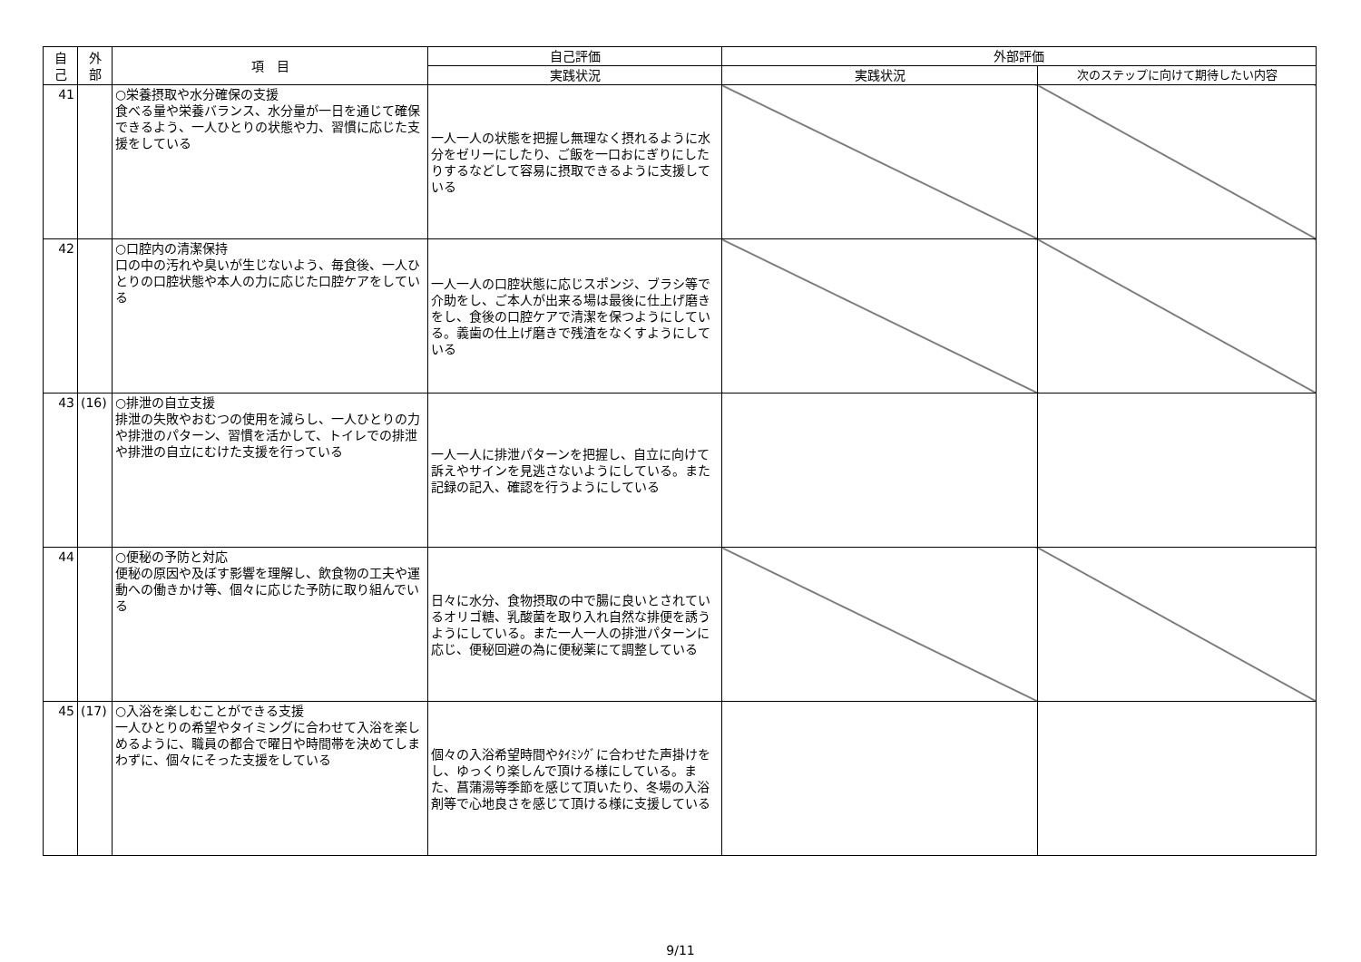| 自 己 | 外 部 | 項 目 | 自己評価 | 外部評価 | |
| --- | --- | --- | --- | --- | --- |
| | | | 実践状況 | 実践状況 | 次のステップに向けて期待したい内容 |
| 41 | | ○栄養摂取や水分確保の支援 食べる量や栄養バランス、水分量が一日を通じて確保できるよう、一人ひとりの状態や力、習慣に応じた支援をしている | 一人一人の状態を把握し無理なく摂れるように水分をゼリーにしたり、ご飯を一口おにぎりにしたりするなどして容易に摂取できるように支援している | | |
| 42 | | ○口腔内の清潔保持 口の中の汚れや臭いが生じないよう、毎食後、一人ひとりの口腔状態や本人の力に応じた口腔ケアをしている | 一人一人の口腔状態に応じスポンジ、ブラシ等で介助をし、ご本人が出来る場は最後に仕上げ磨きをし、食後の口腔ケアで清潔を保つようにしている。義歯の仕上げ磨きで残渣をなくすようにしている | | |
| 43 | (16) | ○排泄の自立支援 排泄の失敗やおむつの使用を減らし、一人ひとりの力や排泄のパターン、習慣を活かして、トイレでの排泄や排泄の自立にむけた支援を行っている | 一人一人に排泄パターンを把握し、自立に向けて訴えやサインを見逃さないようにしている。また記録の記入、確認を行うようにしている | | |
| 44 | | ○便秘の予防と対応 便秘の原因や及ぼす影響を理解し、飲食物の工夫や運動への働きかけ等、個々に応じた予防に取り組んでいる | 日々に水分、食物摂取の中で腸に良いとされているオリゴ糖、乳酸菌を取り入れ自然な排便を誘うようにしている。また一人一人の排泄パターンに応じ、便秘回避の為に便秘薬にて調整している | | |
| 45 | (17) | ○入浴を楽しむことができる支援 一人ひとりの希望やタイミングに合わせて入浴を楽しめるように、職員の都合で曜日や時間帯を決めてしまわずに、個々にそった支援をしている | 個々の入浴希望時間やﾀｲﾐﾝｸﾞに合わせた声掛けをし、ゆっくり楽しんで頂ける様にしている。また、菖蒲湯等季節を感じて頂いたり、冬場の入浴剤等で心地良さを感じて頂ける様に支援している | | |
9/11